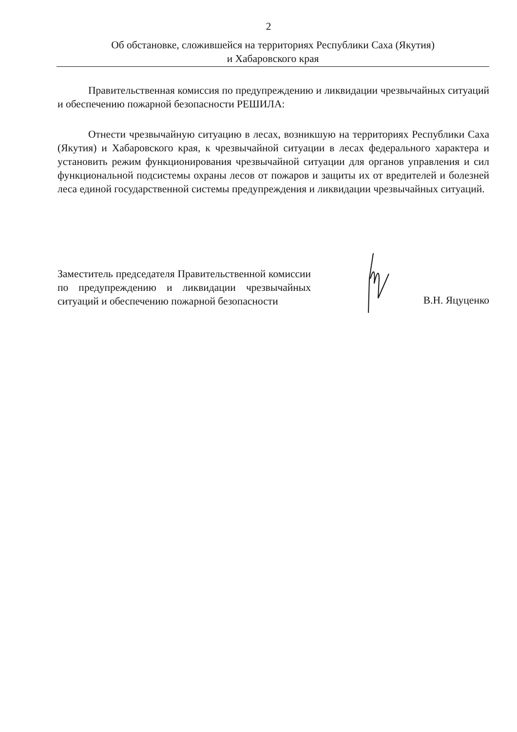2
Об обстановке, сложившейся на территориях Республики Саха (Якутия)
и Хабаровского края
Правительственная комиссия по предупреждению и ликвидации чрезвычайных ситуаций и обеспечению пожарной безопасности РЕШИЛА:
Отнести чрезвычайную ситуацию в лесах, возникшую на территориях Республики Саха (Якутия) и Хабаровского края, к чрезвычайной ситуации в лесах федерального характера и установить режим функционирования чрезвычайной ситуации для органов управления и сил функциональной подсистемы охраны лесов от пожаров и защиты их от вредителей и болезней леса единой государственной системы предупреждения и ликвидации чрезвычайных ситуаций.
Заместитель председателя Правительственной комиссии по предупреждению и ликвидации чрезвычайных ситуаций и обеспечению пожарной безопасности
В.Н. Яцуценко